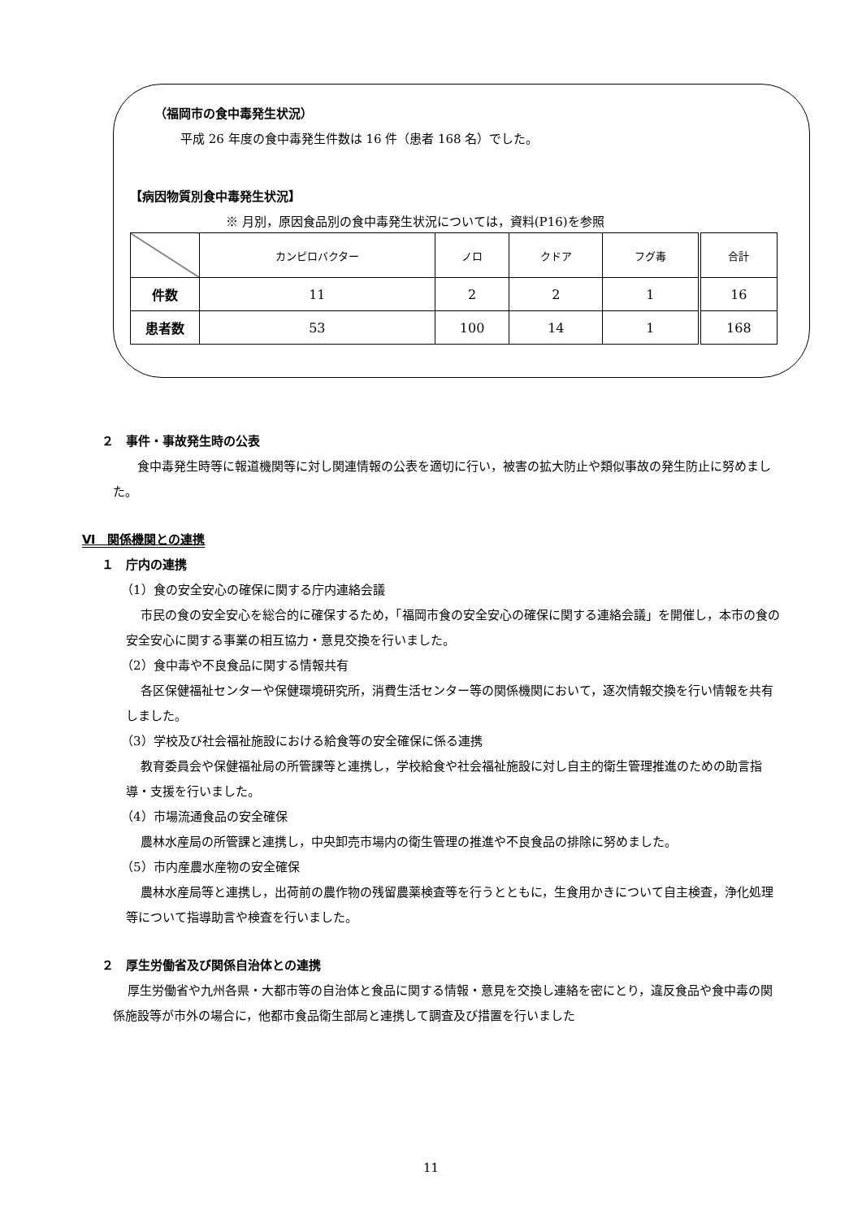（福岡市の食中毒発生状況）
平成 26 年度の食中毒発生件数は 16 件（患者 168 名）でした。
【病因物質別食中毒発生状況】
※ 月別，原因食品別の食中毒発生状況については，資料(P16)を参照
| | カンピロバクター | ノロ | クドア | フグ毒 | 合計 |
| 件数 | 11 | 2 | 2 | 1 | 16 |
| 患者数 | 53 | 100 | 14 | 1 | 168 |
２　事件・事故発生時の公表
食中毒発生時等に報道機関等に対し関連情報の公表を適切に行い，被害の拡大防止や類似事故の発生防止に努めました。
Ⅵ　関係機関との連携
１　庁内の連携
（1）食の安全安心の確保に関する庁内連絡会議
市民の食の安全安心を総合的に確保するため，「福岡市食の安全安心の確保に関する連絡会議」を開催し，本市の食の安全安心に関する事業の相互協力・意見交換を行いました。
（2）食中毒や不良食品に関する情報共有
各区保健福祉センターや保健環境研究所，消費生活センター等の関係機関において，逐次情報交換を行い情報を共有しました。
（3）学校及び社会福祉施設における給食等の安全確保に係る連携
教育委員会や保健福祉局の所管課等と連携し，学校給食や社会福祉施設に対し自主的衛生管理推進のための助言指導・支援を行いました。
（4）市場流通食品の安全確保
農林水産局の所管課と連携し，中央卸売市場内の衛生管理の推進や不良食品の排除に努めました。
（5）市内産農水産物の安全確保
農林水産局等と連携し，出荷前の農作物の残留農薬検査等を行うとともに，生食用かきについて自主検査，浄化処理等について指導助言や検査を行いました。
２　厚生労働省及び関係自治体との連携
厚生労働省や九州各県・大都市等の自治体と食品に関する情報・意見を交換し連絡を密にとり，違反食品や食中毒の関係施設等が市外の場合に，他都市食品衛生部局と連携して調査及び措置を行いました
11